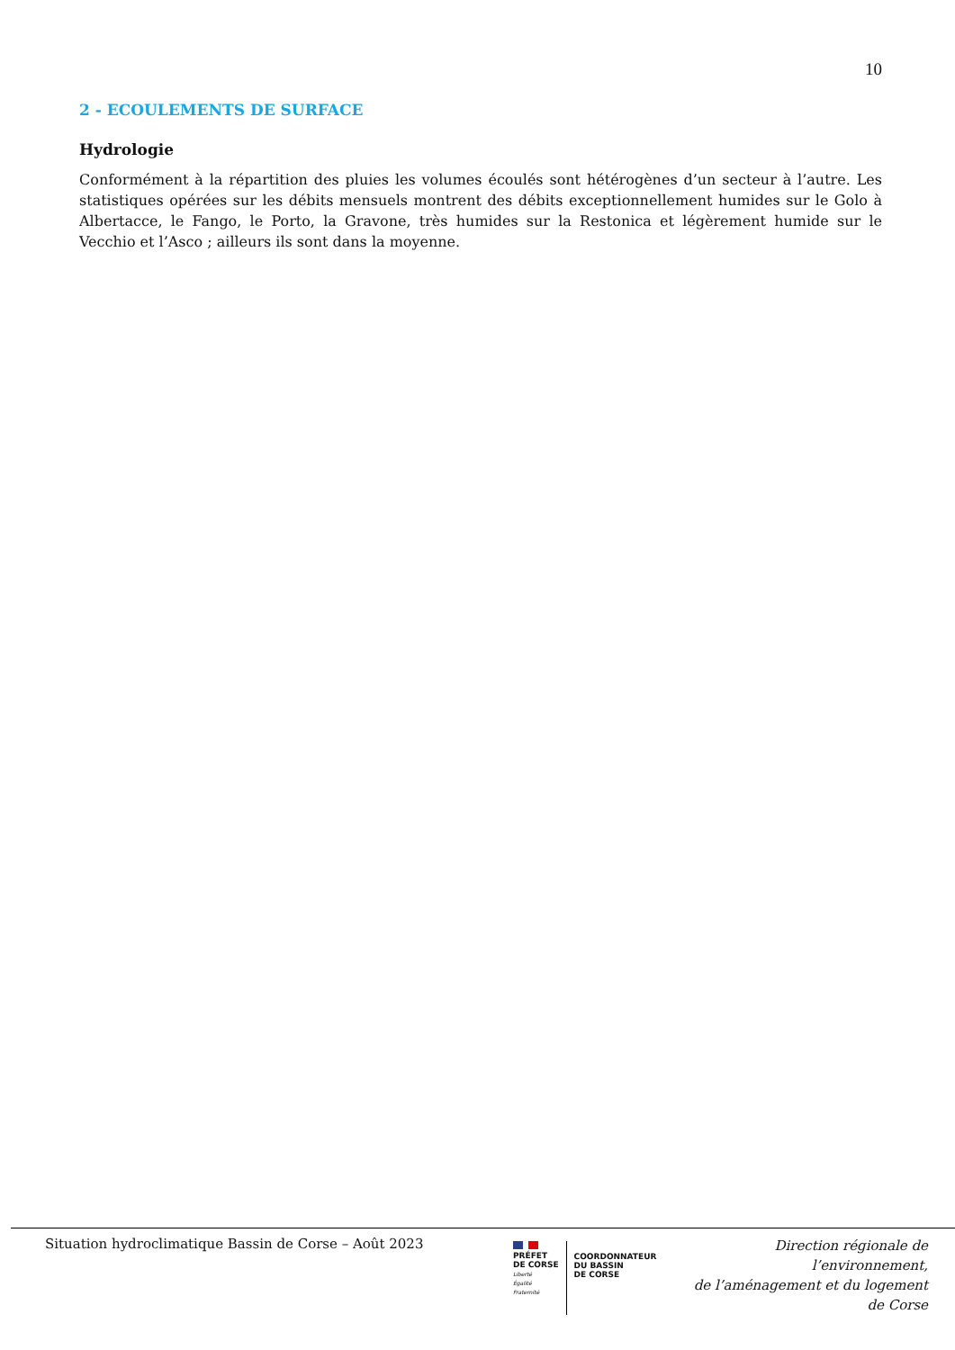10
2 - ECOULEMENTS DE SURFACE
Hydrologie
Conformément à la répartition des pluies les volumes écoulés sont hétérogènes d’un secteur à l’autre. Les statistiques opérées sur les débits mensuels montrent des débits exceptionnellement humides sur le Golo à Albertacce, le Fango, le Porto, la Gravone, très humides sur la Restonica et légèrement humide sur le Vecchio et l’Asco ; ailleurs ils sont dans la moyenne.
Situation hydroclimatique Bassin de Corse – Août 2023
PRÉFET
DE CORSE
Liberté
Égalité
Fraternité
COORDONNATEUR
DU BASSIN
DE CORSE
Direction régionale de l’environnement,
de l’aménagement et du logement
de Corse